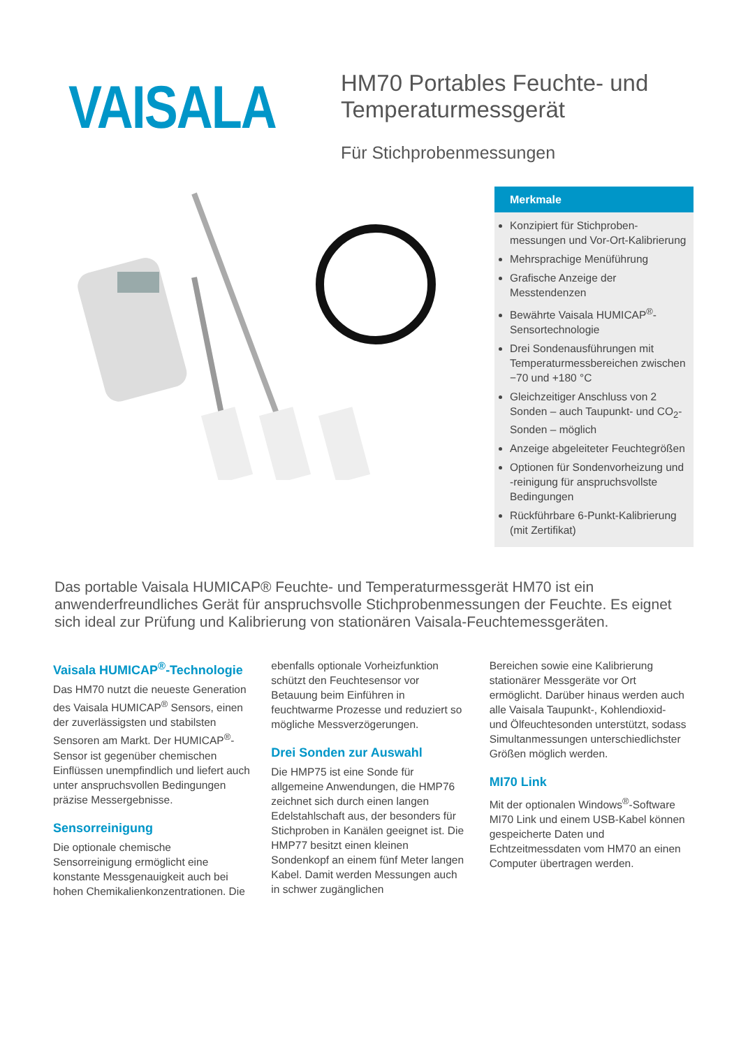VAISALA
HM70 Portables Feuchte- und
Temperaturmessgerät
Für Stichprobenmessungen
Merkmale
Konzipiert für Stichproben-messungen und Vor-Ort-Kalibrierung
Mehrsprachige Menüführung
Grafische Anzeige der Messtendenzen
Bewährte Vaisala HUMICAP<sup>®</sup>-Sensortechnologie
Drei Sondenausführungen mit Temperaturmessbereichen zwischen −70 und +180 °C
Gleichzeitiger Anschluss von 2 Sonden – auch Taupunkt- und CO<sub>2</sub>-Sonden – möglich
Anzeige abgeleiteter Feuchtegrößen
Optionen für Sondenvorheizung und -reinigung für anspruchsvollste Bedingungen
Rückführbare 6-Punkt-Kalibrierung (mit Zertifikat)
Das portable Vaisala HUMICAP® Feuchte- und Temperaturmessgerät HM70 ist ein anwenderfreundliches Gerät für anspruchsvolle Stichprobenmessungen der Feuchte. Es eignet sich ideal zur Prüfung und Kalibrierung von stationären Vaisala-Feuchtemessgeräten.
Vaisala HUMICAP<sup>®</sup>-Technologie
Das HM70 nutzt die neueste Generation des Vaisala HUMICAP<sup>®</sup> Sensors, einen der zuverlässigsten und stabilsten Sensoren am Markt. Der HUMICAP<sup>®</sup>-Sensor ist gegenüber chemischen Einflüssen unempfindlich und liefert auch unter anspruchsvollen Bedingungen präzise Messergebnisse.
Sensorreinigung
Die optionale chemische Sensorreinigung ermöglicht eine konstante Messgenauigkeit auch bei hohen Chemikalienkonzentrationen. Die
ebenfalls optionale Vorheizfunktion schützt den Feuchtesensor vor Betauung beim Einführen in feuchtwarme Prozesse und reduziert so mögliche Messverzögerungen.
Drei Sonden zur Auswahl
Die HMP75 ist eine Sonde für allgemeine Anwendungen, die HMP76 zeichnet sich durch einen langen Edelstahlschaft aus, der besonders für Stichproben in Kanälen geeignet ist. Die HMP77 besitzt einen kleinen Sondenkopf an einem fünf Meter langen Kabel. Damit werden Messungen auch in schwer zugänglichen
Bereichen sowie eine Kalibrierung stationärer Messgeräte vor Ort ermöglicht. Darüber hinaus werden auch alle Vaisala Taupunkt-, Kohlendioxid- und Ölfeuchtesonden unterstützt, sodass Simultanmessungen unterschiedlichster Größen möglich werden.
MI70 Link
Mit der optionalen Windows<sup>®</sup>-Software MI70 Link und einem USB-Kabel können gespeicherte Daten und Echtzeitmessdaten vom HM70 an einen Computer übertragen werden.